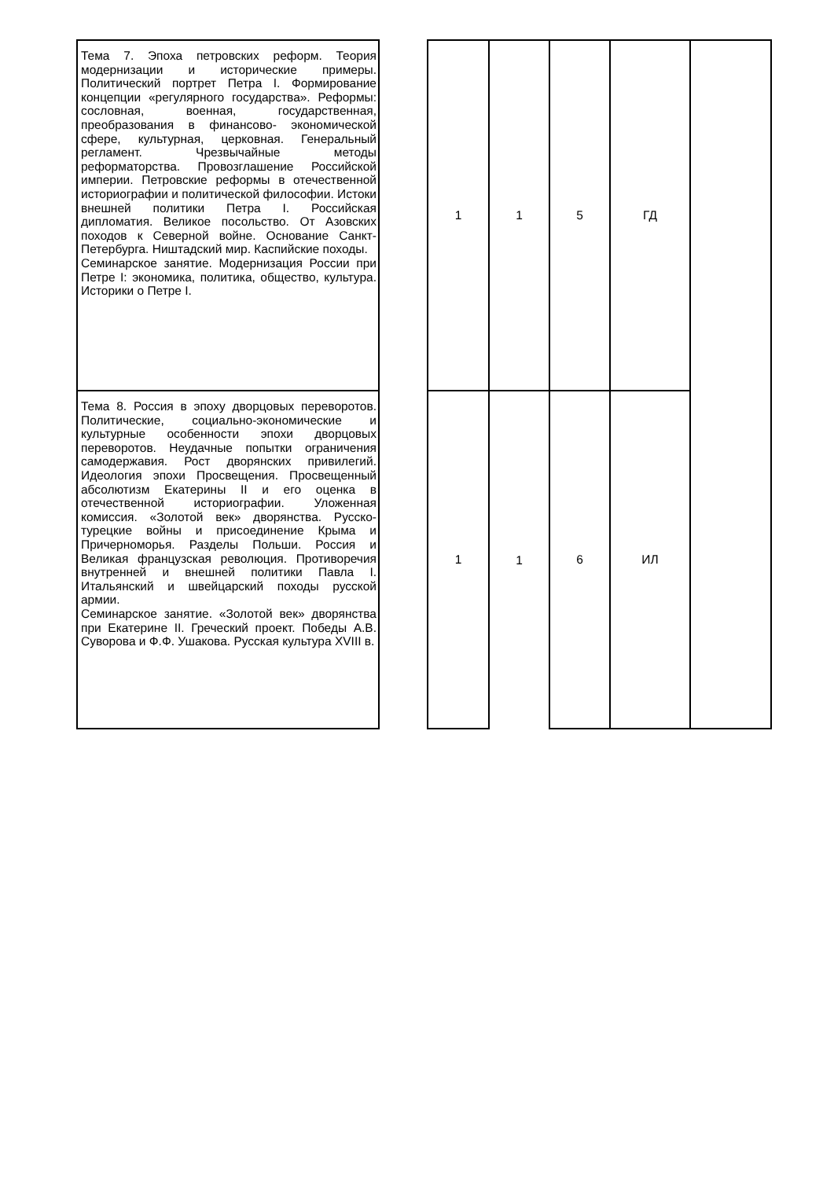| Тема 7. Эпоха петровских реформ. Теория модернизации и исторические примеры. Политический портрет Петра I. Формирование концепции «регулярного государства». Реформы: сословная, военная, государственная, преобразования в финансово- экономической сфере, культурная, церковная. Генеральный регламент. Чрезвычайные методы реформаторства. Провозглашение Российской империи. Петровские реформы в отечественной историографии и политической философии. Истоки внешней политики Петра I. Российская дипломатия. Великое посольство. От Азовских походов к Северной войне. Основание Санкт-Петербурга. Ништадский мир. Каспийские походы. Семинарское занятие. Модернизация России при Петре I: экономика, политика, общество, культура. Историки о Петре I. | | 1 | 1 | 5 | ГД | |
| Тема 8. Россия в эпоху дворцовых переворотов. Политические, социально-экономические и культурные особенности эпохи дворцовых переворотов. Неудачные попытки ограничения самодержавия. Рост дворянских привилегий. Идеология эпохи Просвещения. Просвещенный абсолютизм Екатерины II и его оценка в отечественной историографии. Уложенная комиссия. «Золотой век» дворянства. Русско- турецкие войны и присоединение Крыма и Причерноморья. Разделы Польши. Россия и Великая французская революция. Противоречия внутренней и внешней политики Павла I. Итальянский и швейцарский походы русской армии. Семинарское занятие. «Золотой век» дворянства при Екатерине II. Греческий проект. Победы А.В. Суворова и Ф.Ф. Ушакова. Русская культура XVIII в. | | 1 | 1 | 6 | ИЛ | |